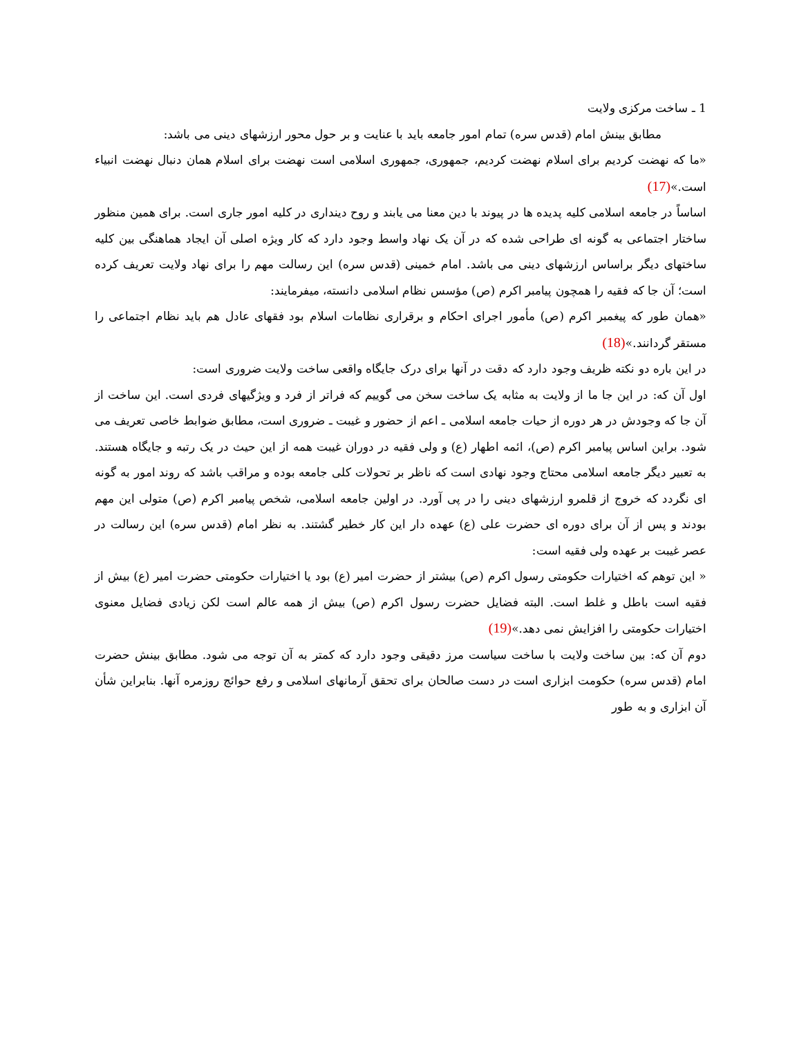1 ـ ساخت مرکزی ولایت
مطابق بینش امام (قدس سره) تمام امور جامعه باید با عنایت و بر حول محور ارزشهای دینی می باشد:
«ما که نهضت کردیم برای اسلام نهضت کردیم، جمهوری، جمهوری اسلامی است نهضت برای اسلام همان دنبال نهضت انبیاء است.»(17)
اساساً در جامعه اسلامی کلیه پدیده ها در پیوند با دین معنا می یابند و روح دینداری در کلیه امور جاری است. برای همین منظور ساختار اجتماعی به گونه ای طراحی شده که در آن یک نهاد واسط وجود دارد که کار ویژه اصلی آن ایجاد هماهنگی بین کلیه ساختهای دیگر براساس ارزشهای دینی می باشد. امام خمینی (قدس سره) این رسالت مهم را برای نهاد ولایت تعریف کرده است؛ آن جا که فقیه را همچون پیامبر اکرم (ص) مؤسس نظام اسلامی دانسته، میفرمایند:
«همان طور که پیغمبر اکرم (ص) مأمور اجرای احکام و برقراری نظامات اسلام بود فقهای عادل هم باید نظام اجتماعی را مستقر گردانند.»(18)
در این باره دو نکته ظریف وجود دارد که دقت در آنها برای درک جایگاه واقعی ساخت ولایت ضروری است:
اول آن که: در این جا ما از ولایت به مثابه یک ساخت سخن می گوییم که فراتر از فرد و ویژگیهای فردی است. این ساخت از آن جا که وجودش در هر دوره از حیات جامعه اسلامی ـ اعم از حضور و غیبت ـ ضروری است، مطابق ضوابط خاصی تعریف می شود. براین اساس پیامبر اکرم (ص)، ائمه اطهار (ع) و ولی فقیه در دوران غیبت همه از این حیث در یک رتبه و جایگاه هستند. به تعبیر دیگر جامعه اسلامی محتاج وجود نهادی است که ناظر بر تحولات کلی جامعه بوده و مراقب باشد که روند امور به گونه ای نگردد که خروج از قلمرو ارزشهای دینی را در پی آورد. در اولین جامعه اسلامی، شخص پیامبر اکرم (ص) متولی این مهم بودند و پس از آن برای دوره ای حضرت علی (ع) عهده دار این کار خطیر گشتند. به نظر امام (قدس سره) این رسالت در عصر غیبت بر عهده ولی فقیه است:
« این توهم که اختیارات حکومتی رسول اکرم (ص) بیشتر از حضرت امیر (ع) بود یا اختیارات حکومتی حضرت امیر (ع) بیش از فقیه است باطل و غلط است. البته فضایل حضرت رسول اکرم (ص) بیش از همه عالم است لکن زیادی فضایل معنوی اختیارات حکومتی را افزایش نمی دهد.»(19)
دوم آن که: بین ساخت ولایت با ساخت سیاست مرز دقیقی وجود دارد که کمتر به آن توجه می شود. مطابق بینش حضرت امام (قدس سره) حکومت ابزاری است در دست صالحان برای تحقق آرمانهای اسلامی و رفع حوائج روزمره آنها. بنابراین شأن آن ابزاری و به طور